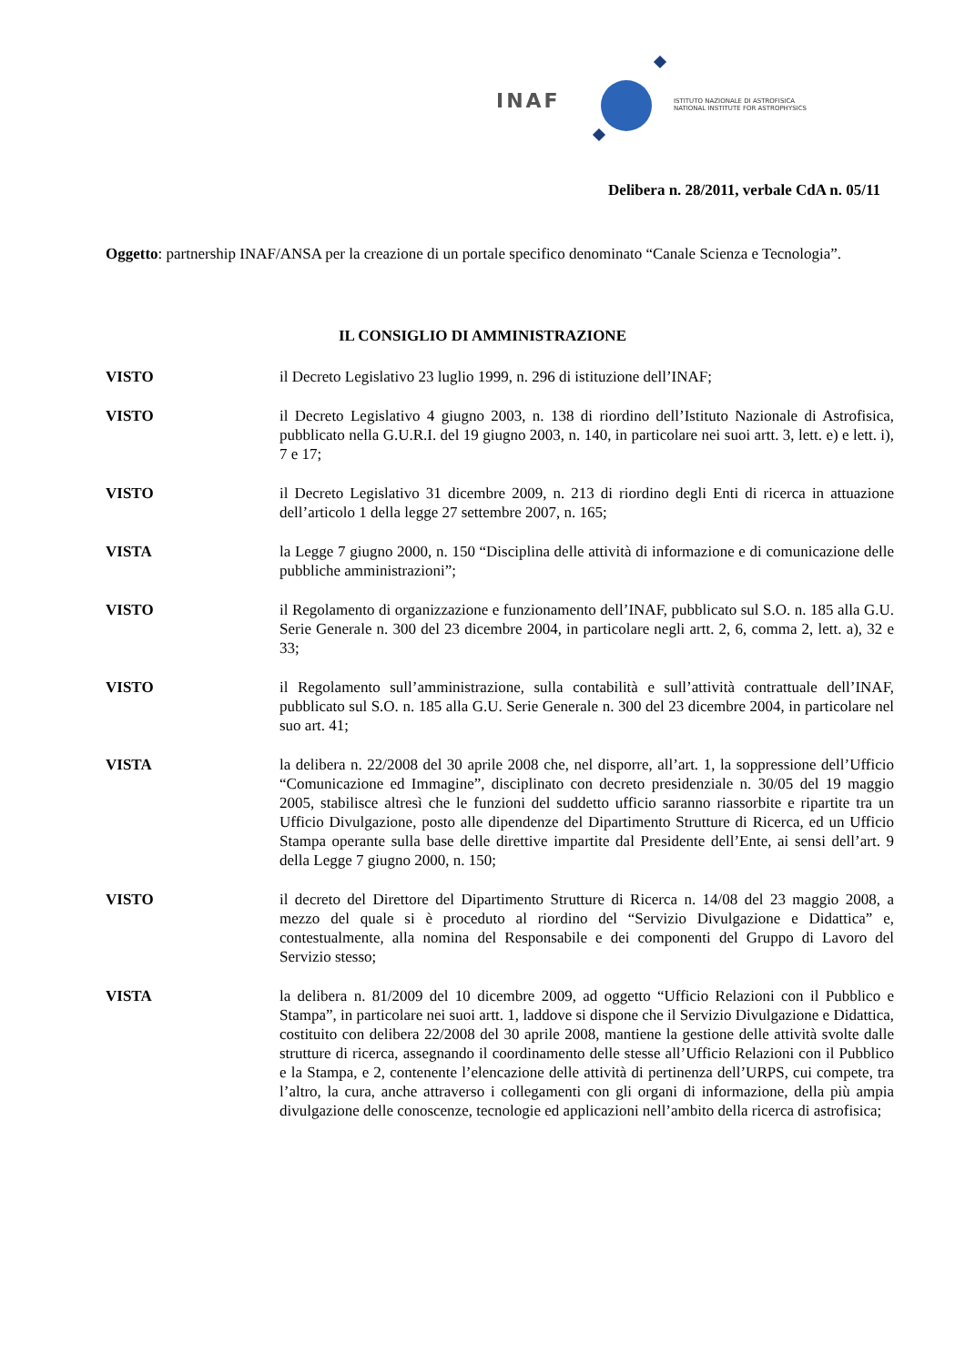INAF
ISTITUTO NAZIONALE DI ASTROFISICA
NATIONAL INSTITUTE FOR ASTROPHYSICS
Delibera n. 28/2011, verbale CdA n. 05/11
Oggetto: partnership INAF/ANSA per la creazione di un portale specifico denominato “Canale Scienza e Tecnologia”.
IL CONSIGLIO DI AMMINISTRAZIONE
VISTO il Decreto Legislativo 23 luglio 1999, n. 296 di istituzione dell’INAF;
VISTO il Decreto Legislativo 4 giugno 2003, n. 138 di riordino dell’Istituto Nazionale di Astrofisica, pubblicato nella G.U.R.I. del 19 giugno 2003, n. 140, in particolare nei suoi artt. 3, lett. e) e lett. i), 7 e 17;
VISTO il Decreto Legislativo 31 dicembre 2009, n. 213 di riordino degli Enti di ricerca in attuazione dell’articolo 1 della legge 27 settembre 2007, n. 165;
VISTA la Legge 7 giugno 2000, n. 150 “Disciplina delle attività di informazione e di comunicazione delle pubbliche amministrazioni”;
VISTO il Regolamento di organizzazione e funzionamento dell’INAF, pubblicato sul S.O. n. 185 alla G.U. Serie Generale n. 300 del 23 dicembre 2004, in particolare negli artt. 2, 6, comma 2, lett. a), 32 e 33;
VISTO il Regolamento sull’amministrazione, sulla contabilità e sull’attività contrattuale dell’INAF, pubblicato sul S.O. n. 185 alla G.U. Serie Generale n. 300 del 23 dicembre 2004, in particolare nel suo art. 41;
VISTA la delibera n. 22/2008 del 30 aprile 2008 che, nel disporre, all’art. 1, la soppressione dell’Ufficio “Comunicazione ed Immagine”, disciplinato con decreto presidenziale n. 30/05 del 19 maggio 2005, stabilisce altresì che le funzioni del suddetto ufficio saranno riassorbite e ripartite tra un Ufficio Divulgazione, posto alle dipendenze del Dipartimento Strutture di Ricerca, ed un Ufficio Stampa operante sulla base delle direttive impartite dal Presidente dell’Ente, ai sensi dell’art. 9 della Legge 7 giugno 2000, n. 150;
VISTO il decreto del Direttore del Dipartimento Strutture di Ricerca n. 14/08 del 23 maggio 2008, a mezzo del quale si è proceduto al riordino del “Servizio Divulgazione e Didattica” e, contestualmente, alla nomina del Responsabile e dei componenti del Gruppo di Lavoro del Servizio stesso;
VISTA la delibera n. 81/2009 del 10 dicembre 2009, ad oggetto “Ufficio Relazioni con il Pubblico e Stampa”, in particolare nei suoi artt. 1, laddove si dispone che il Servizio Divulgazione e Didattica, costituito con delibera 22/2008 del 30 aprile 2008, mantiene la gestione delle attività svolte dalle strutture di ricerca, assegnando il coordinamento delle stesse all’Ufficio Relazioni con il Pubblico e la Stampa, e 2, contenente l’elencazione delle attività di pertinenza dell’URPS, cui compete, tra l’altro, la cura, anche attraverso i collegamenti con gli organi di informazione, della più ampia divulgazione delle conoscenze, tecnologie ed applicazioni nell’ambito della ricerca di astrofisica;